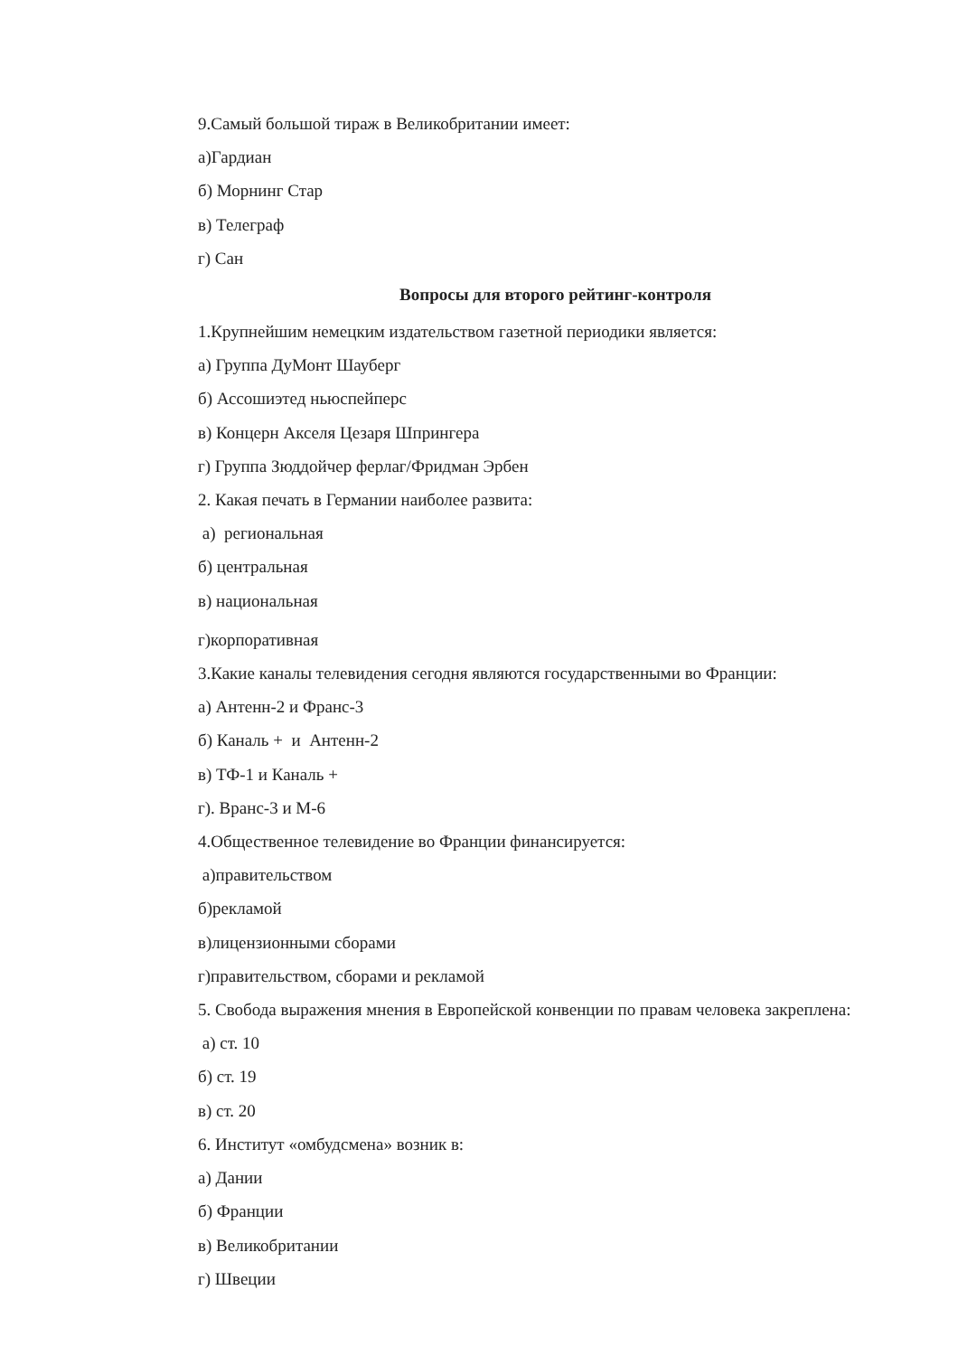9.Самый большой тираж в Великобритании имеет:
а)Гардиан
б) Морнинг Стар
в) Телеграф
г) Сан
Вопросы для второго рейтинг-контроля
1.Крупнейшим немецким издательством газетной периодики является:
а) Группа ДуМонт Шауберг
б) Ассошиэтед ньюспейперс
в) Концерн Акселя Цезаря Шпрингера
г) Группа Зюддойчер ферлаг/Фридман Эрбен
2. Какая печать в Германии наиболее развита:
а) региональная
б) центральная
в) национальная
г)корпоративная
3.Какие каналы телевидения сегодня являются государственными во Франции:
а) Антенн-2 и Франс-3
б) Каналь + и Антенн-2
в) ТФ-1 и Каналь +
г). Вранс-3 и М-6
4.Общественное телевидение во Франции финансируется:
а)правительством
б)рекламой
в)лицензионными сборами
г)правительством, сборами и рекламой
5. Свобода выражения мнения в Европейской конвенции по правам человека закреплена:
а) ст. 10
б) ст. 19
в) ст. 20
6. Институт «омбудсмена» возник в:
а) Дании
б) Франции
в) Великобритании
г) Швеции